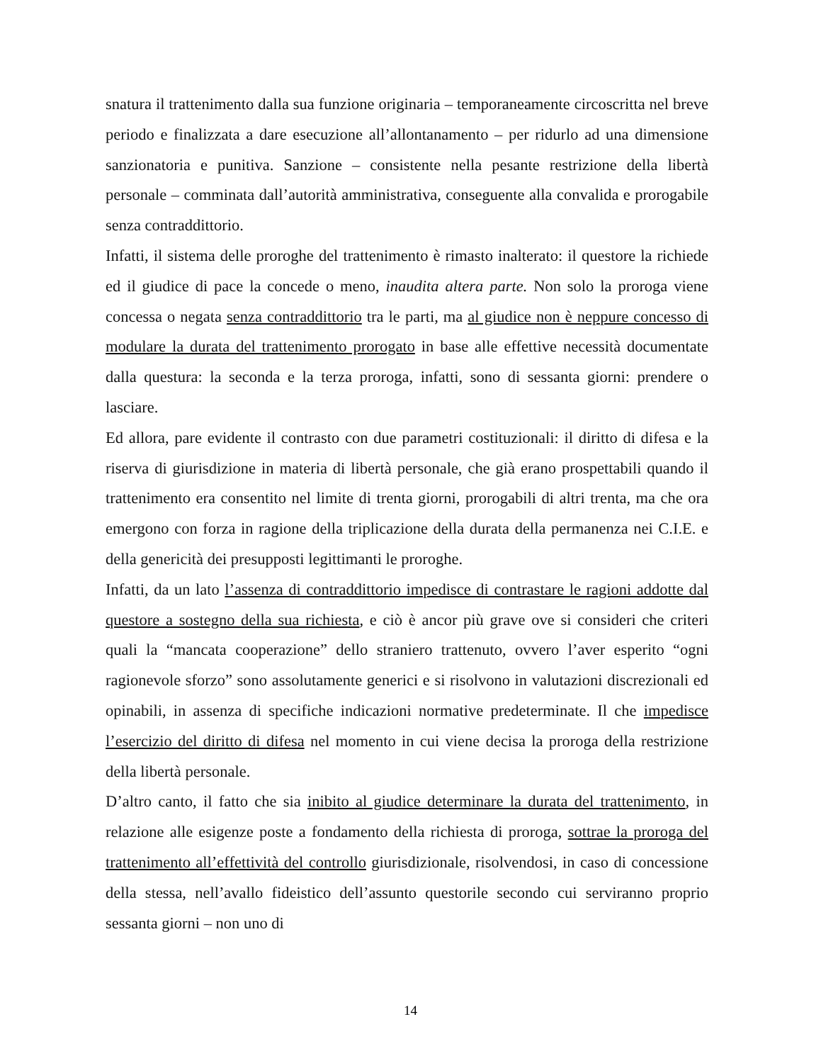snatura il trattenimento dalla sua funzione originaria – temporaneamente circoscritta nel breve periodo e finalizzata a dare esecuzione all’allontanamento – per ridurlo ad una dimensione sanzionatoria e punitiva. Sanzione – consistente nella pesante restrizione della libertà personale – comminata dall’autorità amministrativa, conseguente alla convalida e prorogabile senza contraddittorio.
Infatti, il sistema delle proroghe del trattenimento è rimasto inalterato: il questore la richiede ed il giudice di pace la concede o meno, inaudita altera parte. Non solo la proroga viene concessa o negata senza contraddittorio tra le parti, ma al giudice non è neppure concesso di modulare la durata del trattenimento prorogato in base alle effettive necessità documentate dalla questura: la seconda e la terza proroga, infatti, sono di sessanta giorni: prendere o lasciare.
Ed allora, pare evidente il contrasto con due parametri costituzionali: il diritto di difesa e la riserva di giurisdizione in materia di libertà personale, che già erano prospettabili quando il trattenimento era consentito nel limite di trenta giorni, prorogabili di altri trenta, ma che ora emergono con forza in ragione della triplicazione della durata della permanenza nei C.I.E. e della genericità dei presupposti legittimanti le proroghe.
Infatti, da un lato l’assenza di contraddittorio impedisce di contrastare le ragioni addotte dal questore a sostegno della sua richiesta, e ciò è ancor più grave ove si consideri che criteri quali la “mancata cooperazione” dello straniero trattenuto, ovvero l’aver esperito “ogni ragionevole sforzo” sono assolutamente generici e si risolvono in valutazioni discrezionali ed opinabili, in assenza di specifiche indicazioni normative predeterminate. Il che impedisce l’esercizio del diritto di difesa nel momento in cui viene decisa la proroga della restrizione della libertà personale.
D’altro canto, il fatto che sia inibito al giudice determinare la durata del trattenimento, in relazione alle esigenze poste a fondamento della richiesta di proroga, sottrae la proroga del trattenimento all’effettività del controllo giurisdizionale, risolvendosi, in caso di concessione della stessa, nell’avallo fideistico dell’assunto questorile secondo cui serviranno proprio sessanta giorni – non uno di
14